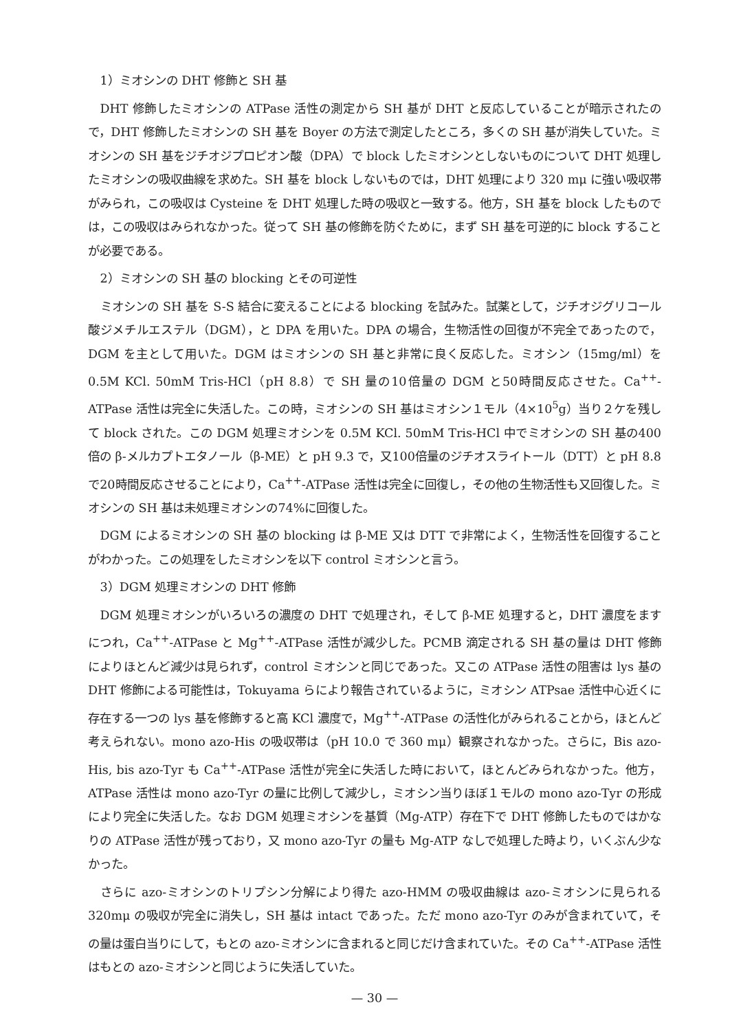1）ミオシンの DHT 修飾と SH 基
DHT 修飾したミオシンの ATPase 活性の測定から SH 基が DHT と反応していることが暗示されたので，DHT 修飾したミオシンの SH 基を Boyer の方法で測定したところ，多くの SH 基が消失していた。ミオシンの SH 基をジチオジプロピオン酸（DPA）で block したミオシンとしないものについて DHT 処理したミオシンの吸収曲線を求めた。SH 基を block しないものでは，DHT 処理により 320 mμ に強い吸収帯がみられ，この吸収は Cysteine を DHT 処理した時の吸収と一致する。他方，SH 基を block したものでは，この吸収はみられなかった。従って SH 基の修飾を防ぐために，まず SH 基を可逆的に block することが必要である。
2）ミオシンの SH 基の blocking とその可逆性
ミオシンの SH 基を S-S 結合に変えることによる blocking を試みた。試薬として，ジチオジグリコール酸ジメチルエステル（DGM），と DPA を用いた。DPA の場合，生物活性の回復が不完全であったので，DGM を主として用いた。DGM はミオシンの SH 基と非常に良く反応した。ミオシン（15mg/ml）を 0.5M KCl. 50mM Tris-HCl（pH 8.8）で SH 量の10倍量の DGM と50時間反応させた。Ca<sup>++</sup>-ATPase 活性は完全に失活した。この時，ミオシンの SH 基はミオシン１モル（4×10<sup>5</sup>g）当り２ケを残して block された。この DGM 処理ミオシンを 0.5M KCl. 50mM Tris-HCl 中でミオシンの SH 基の400倍の β-メルカプトエタノール（β-ME）と pH 9.3 で，又100倍量のジチオスライトール（DTT）と pH 8.8 で20時間反応させることにより，Ca<sup>++</sup>-ATPase 活性は完全に回復し，その他の生物活性も又回復した。ミオシンの SH 基は未処理ミオシンの74%に回復した。
DGM によるミオシンの SH 基の blocking は β-ME 又は DTT で非常によく，生物活性を回復することがわかった。この処理をしたミオシンを以下 control ミオシンと言う。
3）DGM 処理ミオシンの DHT 修飾
DGM 処理ミオシンがいろいろの濃度の DHT で処理され，そして β-ME 処理すると，DHT 濃度をますにつれ，Ca<sup>++</sup>-ATPase と Mg<sup>++</sup>-ATPase 活性が減少した。PCMB 滴定される SH 基の量は DHT 修飾によりほとんど減少は見られず，control ミオシンと同じであった。又この ATPase 活性の阻害は lys 基の DHT 修飾による可能性は，Tokuyama らにより報告されているように，ミオシン ATPsae 活性中心近くに存在する一つの lys 基を修飾すると高 KCl 濃度で，Mg<sup>++</sup>-ATPase の活性化がみられることから，ほとんど考えられない。mono azo-His の吸収帯は（pH 10.0 で 360 mμ）観察されなかった。さらに，Bis azo-His, bis azo-Tyr も Ca<sup>++</sup>-ATPase 活性が完全に失活した時において，ほとんどみられなかった。他方，ATPase 活性は mono azo-Tyr の量に比例して減少し，ミオシン当りほぼ１モルの mono azo-Tyr の形成により完全に失活した。なお DGM 処理ミオシンを基質（Mg-ATP）存在下で DHT 修飾したものではかなりの ATPase 活性が残っており，又 mono azo-Tyr の量も Mg-ATP なしで処理した時より，いくぶん少なかった。
さらに azo-ミオシンのトリプシン分解により得た azo-HMM の吸収曲線は azo-ミオシンに見られる 320mμ の吸収が完全に消失し，SH 基は intact であった。ただ mono azo-Tyr のみが含まれていて，その量は蛋白当りにして，もとの azo-ミオシンに含まれると同じだけ含まれていた。その Ca<sup>++</sup>-ATPase 活性はもとの azo-ミオシンと同じように失活していた。
— 30 —